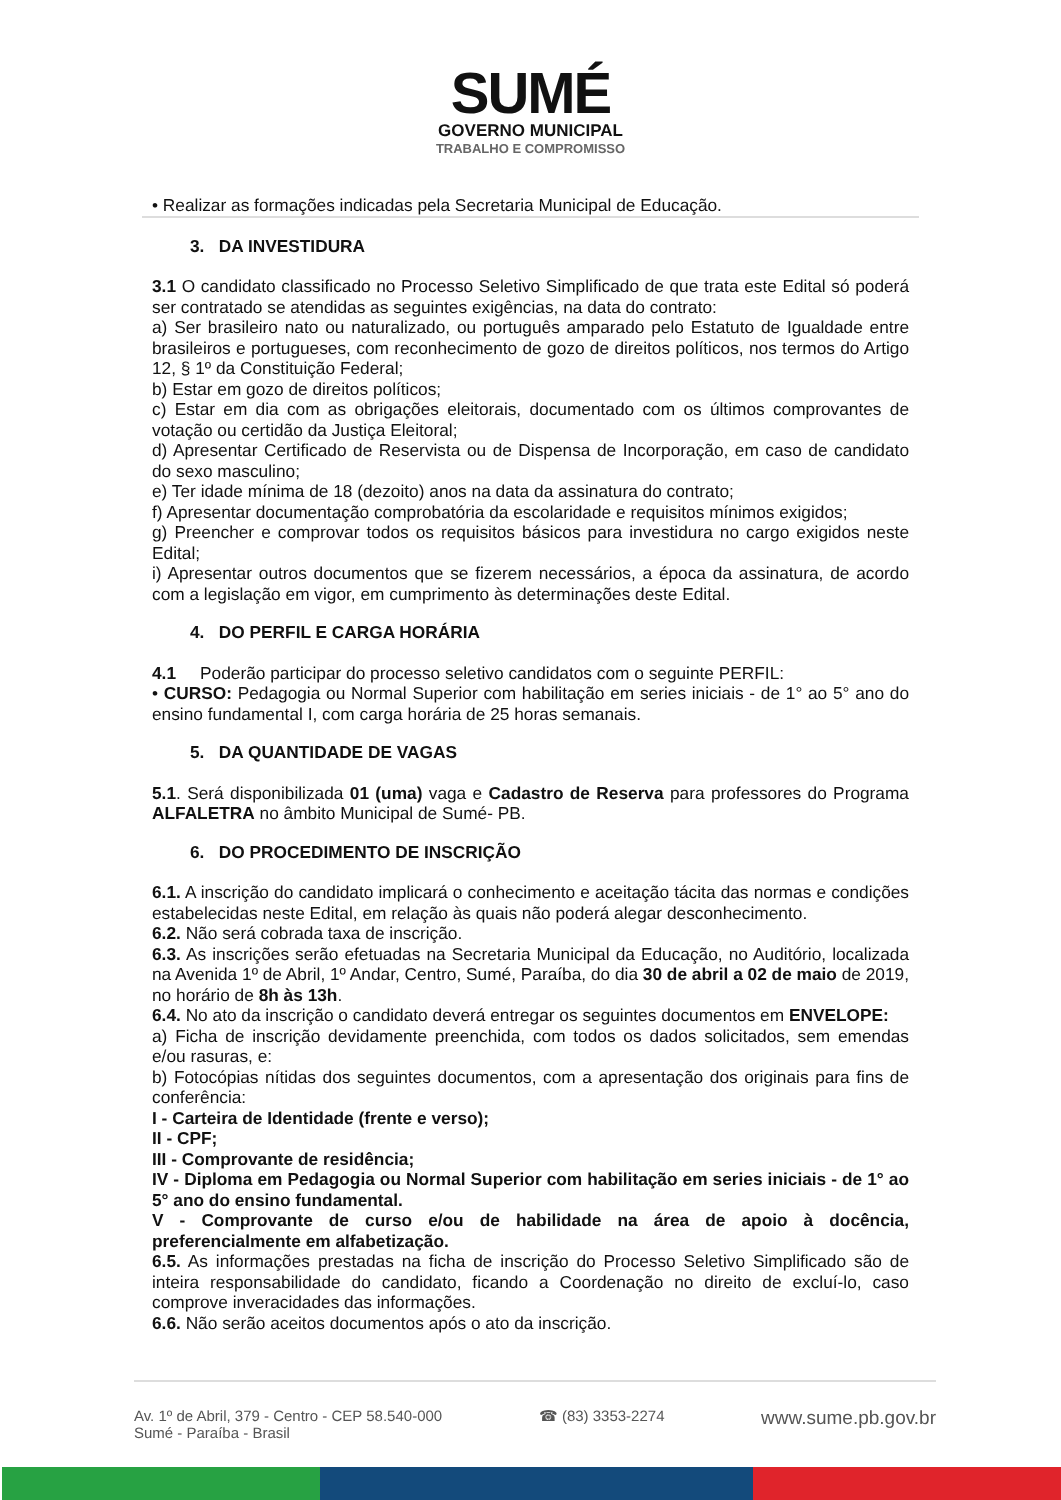SUMÉ
GOVERNO MUNICIPAL
TRABALHO E COMPROMISSO
• Realizar as formações indicadas pela Secretaria Municipal de Educação.
3. DA INVESTIDURA
3.1 O candidato classificado no Processo Seletivo Simplificado de que trata este Edital só poderá ser contratado se atendidas as seguintes exigências, na data do contrato:
a) Ser brasileiro nato ou naturalizado, ou português amparado pelo Estatuto de Igualdade entre brasileiros e portugueses, com reconhecimento de gozo de direitos políticos, nos termos do Artigo 12, § 1º da Constituição Federal;
b) Estar em gozo de direitos políticos;
c) Estar em dia com as obrigações eleitorais, documentado com os últimos comprovantes de votação ou certidão da Justiça Eleitoral;
d) Apresentar Certificado de Reservista ou de Dispensa de Incorporação, em caso de candidato do sexo masculino;
e) Ter idade mínima de 18 (dezoito) anos na data da assinatura do contrato;
f) Apresentar documentação comprobatória da escolaridade e requisitos mínimos exigidos;
g) Preencher e comprovar todos os requisitos básicos para investidura no cargo exigidos neste Edital;
i) Apresentar outros documentos que se fizerem necessários, a época da assinatura, de acordo com a legislação em vigor, em cumprimento às determinações deste Edital.
4. DO PERFIL E CARGA HORÁRIA
4.1 Poderão participar do processo seletivo candidatos com o seguinte PERFIL:
• CURSO: Pedagogia ou Normal Superior com habilitação em series iniciais - de 1° ao 5° ano do ensino fundamental I, com carga horária de 25 horas semanais.
5. DA QUANTIDADE DE VAGAS
5.1. Será disponibilizada 01 (uma) vaga e Cadastro de Reserva para professores do Programa ALFALETRA no âmbito Municipal de Sumé- PB.
6. DO PROCEDIMENTO DE INSCRIÇÃO
6.1. A inscrição do candidato implicará o conhecimento e aceitação tácita das normas e condições estabelecidas neste Edital, em relação às quais não poderá alegar desconhecimento.
6.2. Não será cobrada taxa de inscrição.
6.3. As inscrições serão efetuadas na Secretaria Municipal da Educação, no Auditório, localizada na Avenida 1º de Abril, 1º Andar, Centro, Sumé, Paraíba, do dia 30 de abril a 02 de maio de 2019, no horário de 8h às 13h.
6.4. No ato da inscrição o candidato deverá entregar os seguintes documentos em ENVELOPE:
a) Ficha de inscrição devidamente preenchida, com todos os dados solicitados, sem emendas e/ou rasuras, e:
b) Fotocópias nítidas dos seguintes documentos, com a apresentação dos originais para fins de conferência:
I - Carteira de Identidade (frente e verso);
II - CPF;
III - Comprovante de residência;
IV - Diploma em Pedagogia ou Normal Superior com habilitação em series iniciais - de 1° ao 5° ano do ensino fundamental.
V - Comprovante de curso e/ou de habilidade na área de apoio à docência, preferencialmente em alfabetização.
6.5. As informações prestadas na ficha de inscrição do Processo Seletivo Simplificado são de inteira responsabilidade do candidato, ficando a Coordenação no direito de excluí-lo, caso comprove inveracidades das informações.
6.6. Não serão aceitos documentos após o ato da inscrição.
Av. 1º de Abril, 379 - Centro - CEP 58.540-000
Sumé - Paraíba - Brasil
☎ (83) 3353-2274
www.sume.pb.gov.br